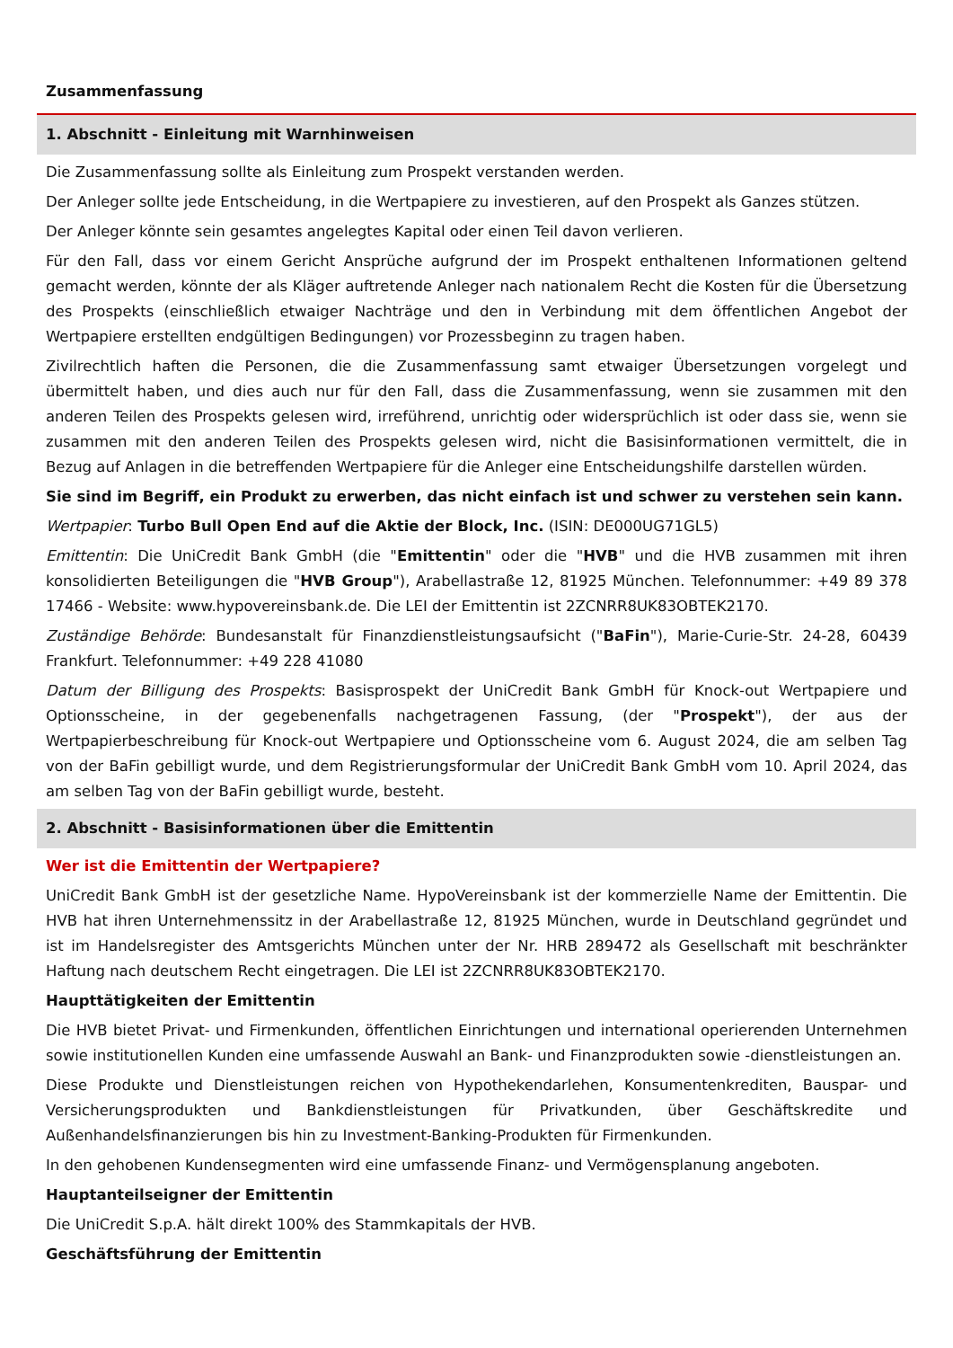Zusammenfassung
1. Abschnitt - Einleitung mit Warnhinweisen
Die Zusammenfassung sollte als Einleitung zum Prospekt verstanden werden.
Der Anleger sollte jede Entscheidung, in die Wertpapiere zu investieren, auf den Prospekt als Ganzes stützen.
Der Anleger könnte sein gesamtes angelegtes Kapital oder einen Teil davon verlieren.
Für den Fall, dass vor einem Gericht Ansprüche aufgrund der im Prospekt enthaltenen Informationen geltend gemacht werden, könnte der als Kläger auftretende Anleger nach nationalem Recht die Kosten für die Übersetzung des Prospekts (einschließlich etwaiger Nachträge und den in Verbindung mit dem öffentlichen Angebot der Wertpapiere erstellten endgültigen Bedingungen) vor Prozessbeginn zu tragen haben.
Zivilrechtlich haften die Personen, die die Zusammenfassung samt etwaiger Übersetzungen vorgelegt und übermittelt haben, und dies auch nur für den Fall, dass die Zusammenfassung, wenn sie zusammen mit den anderen Teilen des Prospekts gelesen wird, irreführend, unrichtig oder widersprüchlich ist oder dass sie, wenn sie zusammen mit den anderen Teilen des Prospekts gelesen wird, nicht die Basisinformationen vermittelt, die in Bezug auf Anlagen in die betreffenden Wertpapiere für die Anleger eine Entscheidungshilfe darstellen würden.
Sie sind im Begriff, ein Produkt zu erwerben, das nicht einfach ist und schwer zu verstehen sein kann.
Wertpapier: Turbo Bull Open End auf die Aktie der Block, Inc. (ISIN: DE000UG71GL5)
Emittentin: Die UniCredit Bank GmbH (die "Emittentin" oder die "HVB" und die HVB zusammen mit ihren konsolidierten Beteiligungen die "HVB Group"), Arabellastraße 12, 81925 München. Telefonnummer: +49 89 378 17466 - Website: www.hypovereinsbank.de. Die LEI der Emittentin ist 2ZCNRR8UK83OBTEK2170.
Zuständige Behörde: Bundesanstalt für Finanzdienstleistungsaufsicht ("BaFin"), Marie-Curie-Str. 24-28, 60439 Frankfurt. Telefonnummer: +49 228 41080
Datum der Billigung des Prospekts: Basisprospekt der UniCredit Bank GmbH für Knock-out Wertpapiere und Optionsscheine, in der gegebenenfalls nachgetragenen Fassung, (der "Prospekt"), der aus der Wertpapierbeschreibung für Knock-out Wertpapiere und Optionsscheine vom 6. August 2024, die am selben Tag von der BaFin gebilligt wurde, und dem Registrierungsformular der UniCredit Bank GmbH vom 10. April 2024, das am selben Tag von der BaFin gebilligt wurde, besteht.
2. Abschnitt - Basisinformationen über die Emittentin
Wer ist die Emittentin der Wertpapiere?
UniCredit Bank GmbH ist der gesetzliche Name. HypoVereinsbank ist der kommerzielle Name der Emittentin. Die HVB hat ihren Unternehmenssitz in der Arabellastraße 12, 81925 München, wurde in Deutschland gegründet und ist im Handelsregister des Amtsgerichts München unter der Nr. HRB 289472 als Gesellschaft mit beschränkter Haftung nach deutschem Recht eingetragen. Die LEI ist 2ZCNRR8UK83OBTEK2170.
Haupttätigkeiten der Emittentin
Die HVB bietet Privat- und Firmenkunden, öffentlichen Einrichtungen und international operierenden Unternehmen sowie institutionellen Kunden eine umfassende Auswahl an Bank- und Finanzprodukten sowie -dienstleistungen an.
Diese Produkte und Dienstleistungen reichen von Hypothekendarlehen, Konsumentenkrediten, Bauspar- und Versicherungsprodukten und Bankdienstleistungen für Privatkunden, über Geschäftskredite und Außenhandelsfinanzierungen bis hin zu Investment-Banking-Produkten für Firmenkunden.
In den gehobenen Kundensegmenten wird eine umfassende Finanz- und Vermögensplanung angeboten.
Hauptanteilseigner der Emittentin
Die UniCredit S.p.A. hält direkt 100% des Stammkapitals der HVB.
Geschäftsführung der Emittentin